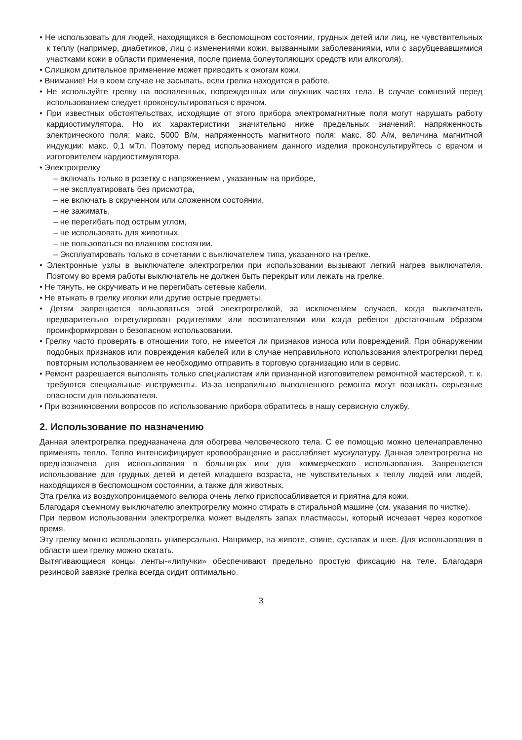• Не использовать для людей, находящихся в беспомощном состоянии, грудных детей или лиц, не чувствительных к теплу (например, диабетиков, лиц с изменениями кожи, вызванными заболеваниями, или с зарубцевавшимися участками кожи в области применения, после приема болеутоляющих средств или алкоголя).
• Слишком длительное применение может приводить к ожогам кожи.
• Внимание! Ни в коем случае не засыпать, если грелка находится в работе.
• Не используйте грелку на воспаленных, поврежденных или опухших частях тела. В случае сомнений перед использованием следует проконсультироваться с врачом.
• При известных обстоятельствах, исходящие от этого прибора электромагнитные поля могут нарушать работу кардиостимулятора. Но их характеристики значительно ниже предельных значений: напряженность электрического поля: макс. 5000 В/м, напряженность магнитного поля: макс. 80 А/м, величина магнитной индукции: макс. 0,1 мТл. Поэтому перед использованием данного изделия проконсультируйтесь с врачом и изготовителем кардиостимулятора.
• Электрогрелку
– включать только в розетку с напряжением , указанным на приборе,
– не эксплуатировать без присмотра,
– не включать в скрученном или сложенном состоянии,
– не зажимать,
– не перегибать под острым углом,
– не использовать для животных,
– не пользоваться во влажном состоянии.
– Эксплуатировать только в сочетании с выключателем типа, указанного на грелке.
• Электронные узлы в выключателе электрогрелки при использовании вызывают легкий нагрев выключателя. Поэтому во время работы выключатель не должен быть перекрыт или лежать на грелке.
• Не тянуть, не скручивать и не перегибать сетевые кабели.
• Не втыкать в грелку иголки или другие острые предметы.
• Детям запрещается пользоваться этой электрогрелкой, за исключением случаев, когда выключатель предварительно отрегулирован родителями или воспитателями или когда ребенок достаточным образом проинформирован о безопасном использовании.
• Грелку часто проверять в отношении того, не имеется ли признаков износа или повреждений. При обнаружении подобных признаков или повреждения кабелей или в случае неправильного использования электрогрелки перед повторным использованием ее необходимо отправить в торговую организацию или в сервис.
• Ремонт разрешается выполнять только специалистам или признанной изготовителем ремонтной мастерской, т. к. требуются специальные инструменты. Из-за неправильно выполненного ремонта могут возникать серьезные опасности для пользователя.
• При возникновении вопросов по использованию прибора обратитесь в нашу сервисную службу.
2. Использование по назначению
Данная электрогрелка предназначена для обогрева человеческого тела. С ее помощью можно целенаправленно применять тепло. Тепло интенсифицирует кровообращение и расслабляет мускулатуру. Данная электрогрелка не предназначена для использования в больницах или для коммерческого использования. Запрещается использование для грудных детей и детей младшего возраста, не чувствительных к теплу людей или людей, находящихся в беспомощном состоянии, а также для животных.
Эта грелка из воздухопроницаемого велюра очень легко приспосабливается и приятна для кожи.
Благодаря съемному выключателю электрогрелку можно стирать в стиральной машине (см. указания по чистке).
При первом использовании электрогрелка может выделять запах пластмассы, который исчезает через короткое время.
Эту грелку можно использовать универсально. Например, на животе, спине, суставах и шее. Для использования в области шеи грелку можно скатать.
Вытягивающиеся концы ленты-«липучки» обеспечивают предельно простую фиксацию на теле. Благодаря резиновой завязке грелка всегда сидит оптимально.
3